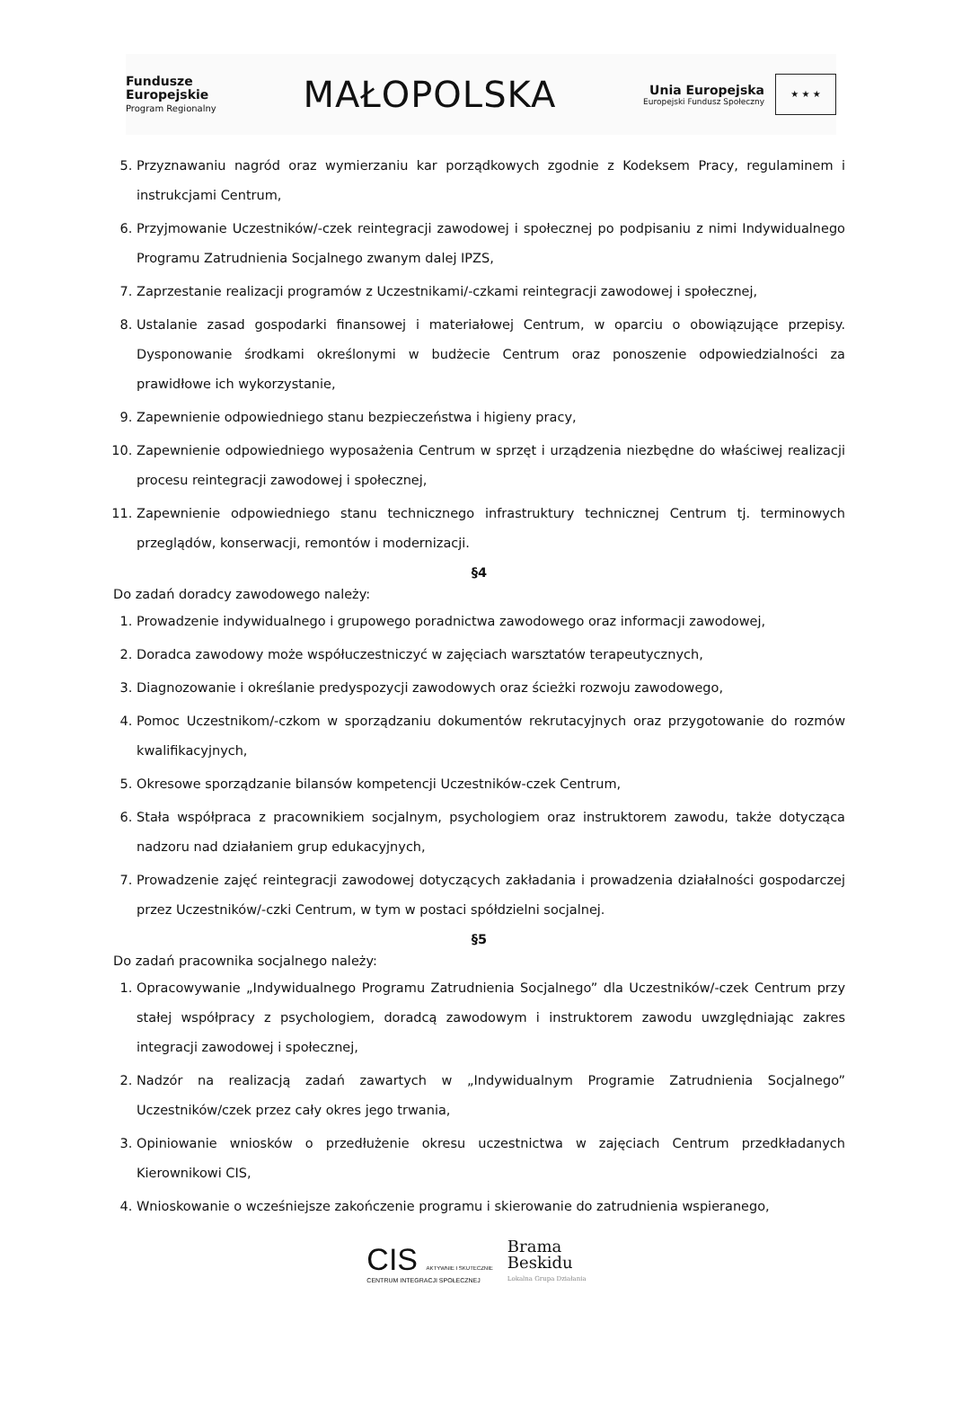Fundusze
Europejskie
Program Regionalny
MAŁOPOLSKA
Unia Europejska
Europejski Fundusz Społeczny
★ ★ ★
5. Przyznawaniu nagród oraz wymierzaniu kar porządkowych zgodnie z Kodeksem Pracy, regulaminem i instrukcjami Centrum,
6. Przyjmowanie Uczestników/-czek reintegracji zawodowej i społecznej po podpisaniu z nimi Indywidualnego Programu Zatrudnienia Socjalnego zwanym dalej IPZS,
7. Zaprzestanie realizacji programów z Uczestnikami/-czkami reintegracji zawodowej i społecznej,
8. Ustalanie zasad gospodarki finansowej i materiałowej Centrum, w oparciu o obowiązujące przepisy. Dysponowanie środkami określonymi w budżecie Centrum oraz ponoszenie odpowiedzialności za prawidłowe ich wykorzystanie,
9. Zapewnienie odpowiedniego stanu bezpieczeństwa i higieny pracy,
10. Zapewnienie odpowiedniego wyposażenia Centrum w sprzęt i urządzenia niezbędne do właściwej realizacji procesu reintegracji zawodowej i społecznej,
11. Zapewnienie odpowiedniego stanu technicznego infrastruktury technicznej Centrum tj. terminowych przeglądów, konserwacji, remontów i modernizacji.
§4
Do zadań doradcy zawodowego należy:
1. Prowadzenie indywidualnego i grupowego poradnictwa zawodowego oraz informacji zawodowej,
2. Doradca zawodowy może współuczestniczyć w zajęciach warsztatów terapeutycznych,
3. Diagnozowanie i określanie predyspozycji zawodowych oraz ścieżki rozwoju zawodowego,
4. Pomoc Uczestnikom/-czkom w sporządzaniu dokumentów rekrutacyjnych oraz przygotowanie do rozmów kwalifikacyjnych,
5. Okresowe sporządzanie bilansów kompetencji Uczestników-czek Centrum,
6. Stała współpraca z pracownikiem socjalnym, psychologiem oraz instruktorem zawodu, także dotycząca nadzoru nad działaniem grup edukacyjnych,
7. Prowadzenie zajęć reintegracji zawodowej dotyczących zakładania i prowadzenia działalności gospodarczej przez Uczestników/-czki Centrum, w tym w postaci spółdzielni socjalnej.
§5
Do zadań pracownika socjalnego należy:
1. Opracowywanie „Indywidualnego Programu Zatrudnienia Socjalnego” dla Uczestników/-czek Centrum przy stałej współpracy z psychologiem, doradcą zawodowym i instruktorem zawodu uwzględniając zakres integracji zawodowej i społecznej,
2. Nadzór na realizacją zadań zawartych w „Indywidualnym Programie Zatrudnienia Socjalnego” Uczestników/czek przez cały okres jego trwania,
3. Opiniowanie wniosków o przedłużenie okresu uczestnictwa w zajęciach Centrum przedkładanych Kierownikowi CIS,
4. Wnioskowanie o wcześniejsze zakończenie programu i skierowanie do zatrudnienia wspieranego,
CIS AKTYWNIE I SKUTECZNIE
CENTRUM INTEGRACJI SPOŁECZNEJ
Brama
Beskidu
Lokalna Grupa Działania